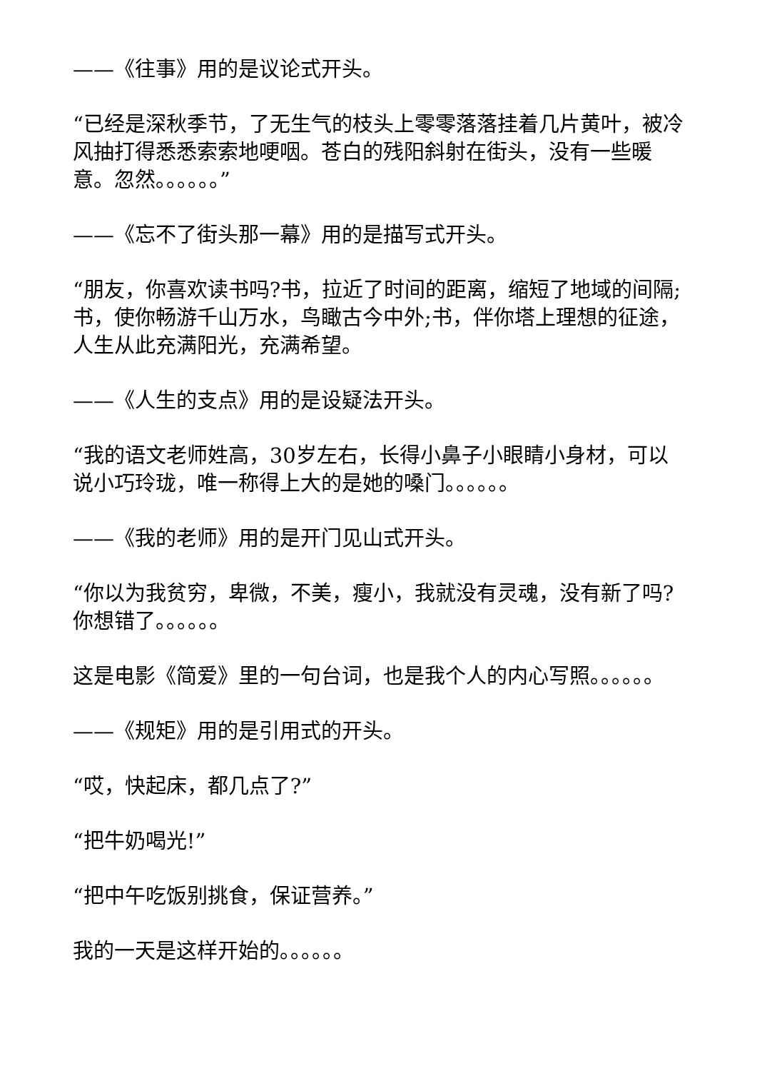——《往事》用的是议论式开头。
“已经是深秋季节，了无生气的枝头上零零落落挂着几片黄叶，被冷风抽打得悉悉索索地哽咽。苍白的残阳斜射在街头，没有一些暖意。忽然。。。。。。”
——《忘不了街头那一幕》用的是描写式开头。
“朋友，你喜欢读书吗?书，拉近了时间的距离，缩短了地域的间隔;书，使你畅游千山万水，鸟瞰古今中外;书，伴你塔上理想的征途，人生从此充满阳光，充满希望。
——《人生的支点》用的是设疑法开头。
“我的语文老师姓高，30岁左右，长得小鼻子小眼睛小身材，可以说小巧玲珑，唯一称得上大的是她的嗓门。。。。。。
——《我的老师》用的是开门见山式开头。
“你以为我贫穷，卑微，不美，瘦小，我就没有灵魂，没有新了吗?你想错了。。。。。。
这是电影《简爱》里的一句台词，也是我个人的内心写照。。。。。。
——《规矩》用的是引用式的开头。
“哎，快起床，都几点了?”
“把牛奶喝光!”
“把中午吃饭别挑食，保证营养。”
我的一天是这样开始的。。。。。。